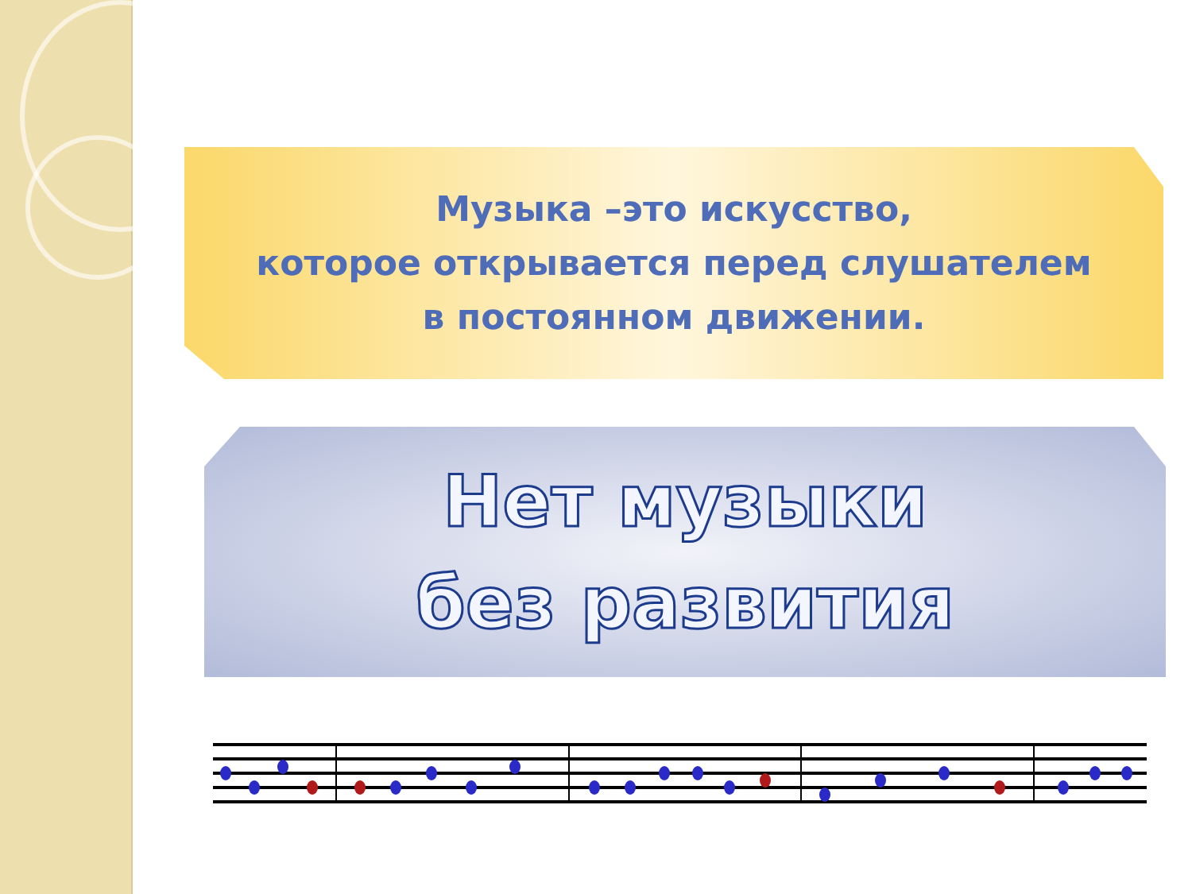Музыка –это искусство,
которое открывается перед слушателем
в постоянном движении.
Нет музыки
без развития